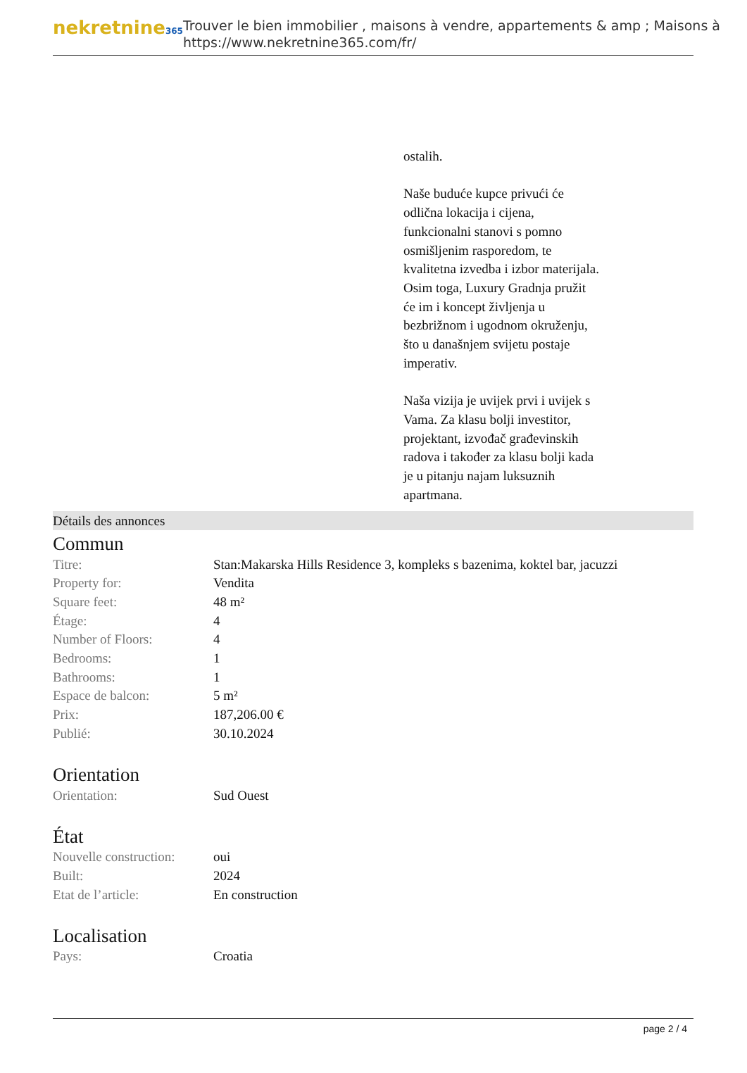nekretnine365
Trouver le bien immobilier , maisons à vendre, appartements & amp ; Maisons à
https://www.nekretnine365.com/fr/
ostalih.
Naše buduće kupce privući će odlična lokacija i cijena, funkcionalni stanovi s pomno osmišljenim rasporedom, te kvalitetna izvedba i izbor materijala. Osim toga, Luxury Gradnja pružit će im i koncept življenja u bezbrižnom i ugodnom okruženju, što u današnjem svijetu postaje imperativ.
Naša vizija je uvijek prvi i uvijek s Vama. Za klasu bolji investitor, projektant, izvođač građevinskih radova i također za klasu bolji kada je u pitanju najam luksuznih apartmana.
Détails des annonces
Commun
| Titre: | Stan:Makarska Hills Residence 3, kompleks s bazenima, koktel bar, jacuzzi |
| Property for: | Vendita |
| Square feet: | 48 m² |
| Étage: | 4 |
| Number of Floors: | 4 |
| Bedrooms: | 1 |
| Bathrooms: | 1 |
| Espace de balcon: | 5 m² |
| Prix: | 187,206.00 € |
| Publié: | 30.10.2024 |
Orientation
| Orientation: | Sud Ouest |
État
| Nouvelle construction: | oui |
| Built: | 2024 |
| Etat de l’article: | En construction |
Localisation
| Pays: | Croatia |
page 2 / 4